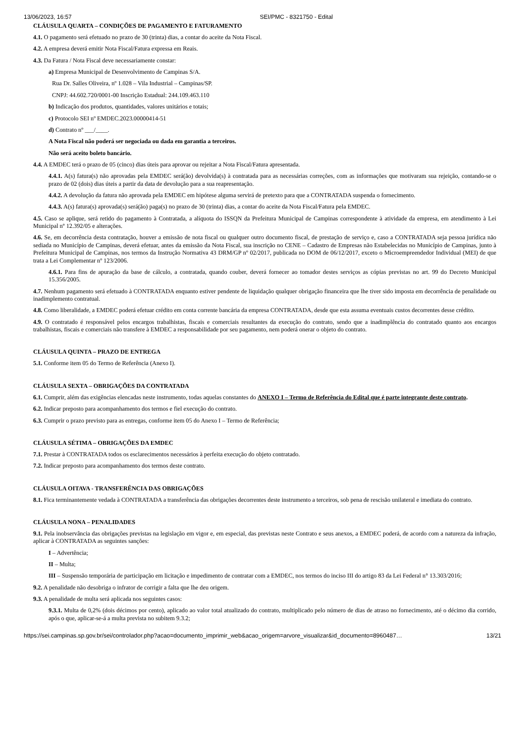13/06/2023, 16:57 SEI/PMC - 8321750 - Edital
CLÁUSULA QUARTA – CONDIÇÕES DE PAGAMENTO E FATURAMENTO
4.1. O pagamento será efetuado no prazo de 30 (trinta) dias, a contar do aceite da Nota Fiscal.
4.2. A empresa deverá emitir Nota Fiscal/Fatura expressa em Reais.
4.3. Da Fatura / Nota Fiscal deve necessariamente constar:
a) Empresa Municipal de Desenvolvimento de Campinas S/A.
Rua Dr. Salles Oliveira, nº 1.028 – Vila Industrial – Campinas/SP.
CNPJ: 44.602.720/0001-00 Inscrição Estadual: 244.109.463.110
b) Indicação dos produtos, quantidades, valores unitários e totais;
c) Protocolo SEI nº EMDEC.2023.00000414-51
d) Contrato nº ___/____.
A Nota Fiscal não poderá ser negociada ou dada em garantia a terceiros.
Não será aceito boleto bancário.
4.4. A EMDEC terá o prazo de 05 (cinco) dias úteis para aprovar ou rejeitar a Nota Fiscal/Fatura apresentada.
4.4.1. A(s) fatura(s) não aprovadas pela EMDEC será(ão) devolvida(s) à contratada para as necessárias correções, com as informações que motivaram sua rejeição, contando-se o prazo de 02 (dois) dias úteis a partir da data de devolução para a sua reapresentação.
4.4.2. A devolução da fatura não aprovada pela EMDEC em hipótese alguma servirá de pretexto para que a CONTRATADA suspenda o fornecimento.
4.4.3. A(s) fatura(s) aprovada(s) será(ão) paga(s) no prazo de 30 (trinta) dias, a contar do aceite da Nota Fiscal/Fatura pela EMDEC.
4.5. Caso se aplique, será retido do pagamento à Contratada, a alíquota do ISSQN da Prefeitura Municipal de Campinas correspondente à atividade da empresa, em atendimento à Lei Municipal nº 12.392/05 e alterações.
4.6. Se, em decorrência desta contratação, houver a emissão de nota fiscal ou qualquer outro documento fiscal, de prestação de serviço e, caso a CONTRATADA seja pessoa jurídica não sediada no Município de Campinas, deverá efetuar, antes da emissão da Nota Fiscal, sua inscrição no CENE – Cadastro de Empresas não Estabelecidas no Município de Campinas, junto à Prefeitura Municipal de Campinas, nos termos da Instrução Normativa 43 DRM/GP nº 02/2017, publicada no DOM de 06/12/2017, exceto o Microempreendedor Individual (MEI) de que trata a Lei Complementar nº 123/2006.
4.6.1. Para fins de apuração da base de cálculo, a contratada, quando couber, deverá fornecer ao tomador destes serviços as cópias previstas no art. 99 do Decreto Municipal 15.356/2005.
4.7. Nenhum pagamento será efetuado à CONTRATADA enquanto estiver pendente de liquidação qualquer obrigação financeira que lhe tiver sido imposta em decorrência de penalidade ou inadimplemento contratual.
4.8. Como liberalidade, a EMDEC poderá efetuar crédito em conta corrente bancária da empresa CONTRATADA, desde que esta assuma eventuais custos decorrentes desse crédito.
4.9. O contratado é responsável pelos encargos trabalhistas, fiscais e comerciais resultantes da execução do contrato, sendo que a inadimplência do contratado quanto aos encargos trabalhistas, fiscais e comerciais não transfere à EMDEC a responsabilidade por seu pagamento, nem poderá onerar o objeto do contrato.
CLÁUSULA QUINTA – PRAZO DE ENTREGA
5.1. Conforme item 05 do Termo de Referência (Anexo I).
CLÁUSULA SEXTA – OBRIGAÇÕES DA CONTRATADA
6.1. Cumprir, além das exigências elencadas neste instrumento, todas aquelas constantes do ANEXO I – Termo de Referência do Edital que é parte integrante deste contrato.
6.2. Indicar preposto para acompanhamento dos termos e fiel execução do contrato.
6.3. Cumprir o prazo previsto para as entregas, conforme item 05 do Anexo I – Termo de Referência;
CLÁUSULA SÉTIMA – OBRIGAÇÕES DA EMDEC
7.1. Prestar à CONTRATADA todos os esclarecimentos necessários à perfeita execução do objeto contratado.
7.2. Indicar preposto para acompanhamento dos termos deste contrato.
CLÁUSULA OITAVA - TRANSFERÊNCIA DAS OBRIGAÇÕES
8.1. Fica terminantemente vedada à CONTRATADA a transferência das obrigações decorrentes deste instrumento a terceiros, sob pena de rescisão unilateral e imediata do contrato.
CLÁUSULA NONA – PENALIDADES
9.1. Pela inobservância das obrigações previstas na legislação em vigor e, em especial, das previstas neste Contrato e seus anexos, a EMDEC poderá, de acordo com a natureza da infração, aplicar à CONTRATADA as seguintes sanções:
I – Advertência;
II – Multa;
III – Suspensão temporária de participação em licitação e impedimento de contratar com a EMDEC, nos termos do inciso III do artigo 83 da Lei Federal n° 13.303/2016;
9.2. A penalidade não desobriga o infrator de corrigir a falta que lhe deu origem.
9.3. A penalidade de multa será aplicada nos seguintes casos:
9.3.1. Multa de 0,2% (dois décimos por cento), aplicado ao valor total atualizado do contrato, multiplicado pelo número de dias de atraso no fornecimento, até o décimo dia corrido, após o que, aplicar-se-á a multa prevista no subitem 9.3.2;
https://sei.campinas.sp.gov.br/sei/controlador.php?acao=documento_imprimir_web&acao_origem=arvore_visualizar&id_documento=8960487… 13/21